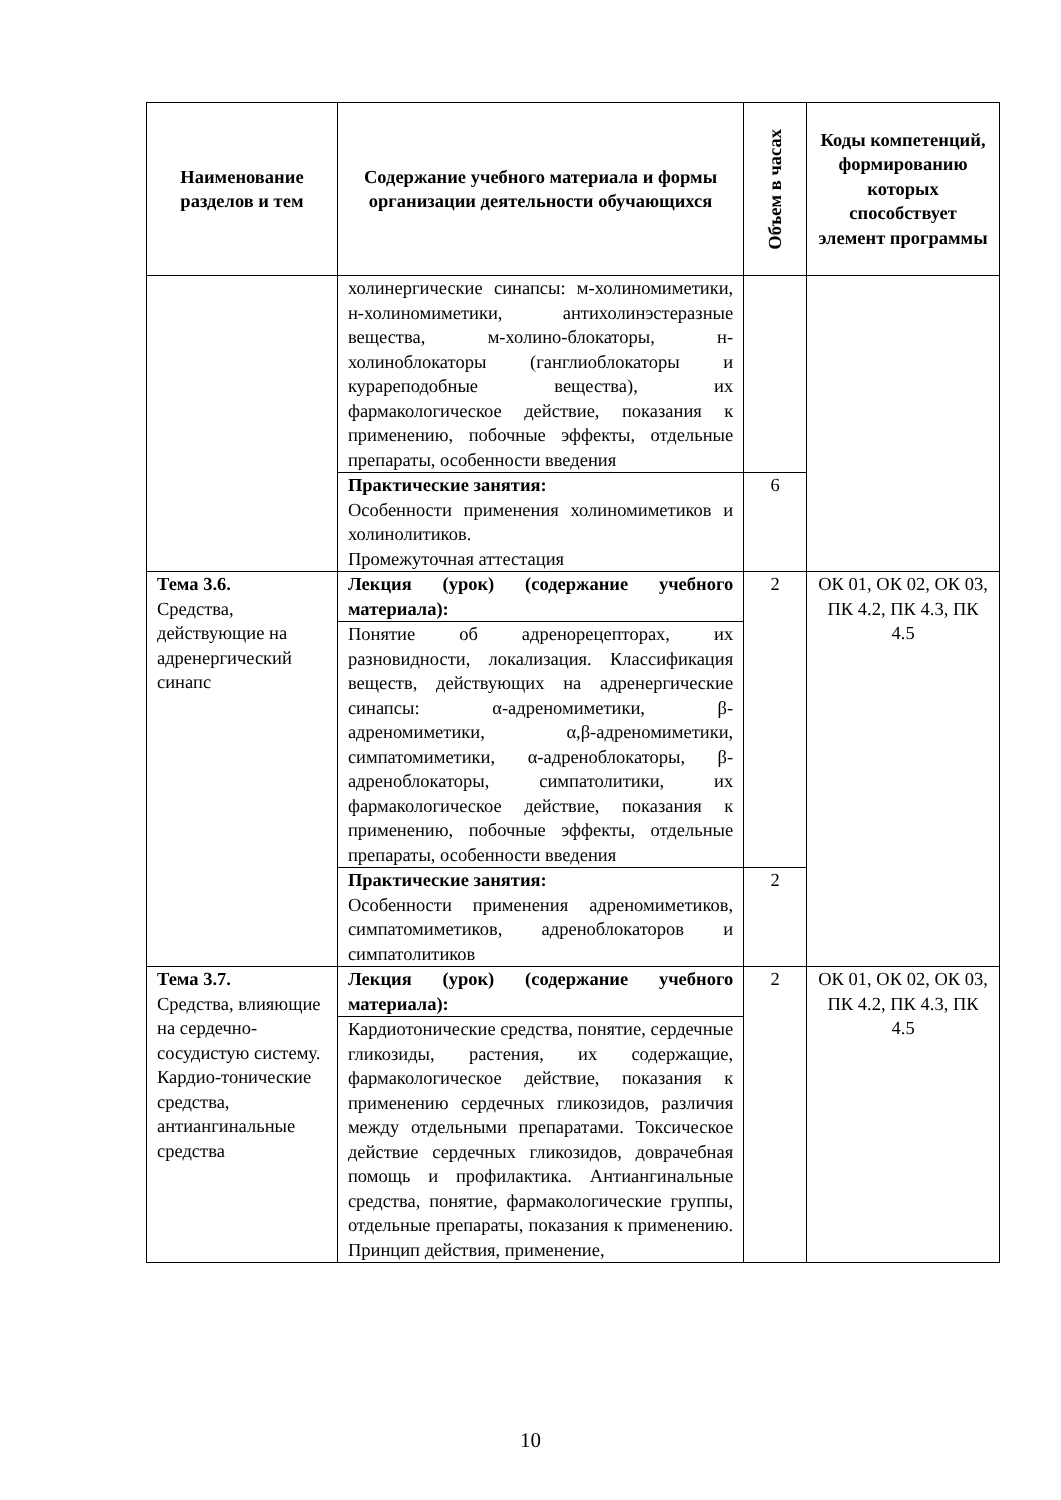| Наименование разделов и тем | Содержание учебного материала и формы организации деятельности обучающихся | Объем в часах | Коды компетенций, формированию которых способствует элемент программы |
| --- | --- | --- | --- |
| | холинергические синапсы: м-холиномиметики, н-холиномиметики, антихолинэстеразные вещества, м-холино-блокаторы, н-холиноблокаторы (ганглиоблокаторы и курареподобные вещества), их фармакологическое действие, показания к применению, побочные эффекты, отдельные препараты, особенности введения | | |
| | Практические занятия: Особенности применения холиномиметиков и холинолитиков. Промежуточная аттестация | 6 | |
| Тема 3.6. Средства, действующие на адренергический синапс | Лекция (урок) (содержание учебного материала): | 2 | ОК 01, ОК 02, ОК 03, ПК 4.2, ПК 4.3, ПК 4.5 |
| | Понятие об адренорецепторах, их разновидности, локализация. Классификация веществ, действующих на адренергические синапсы: α-адреномиметики, β-адреномиметики, α,β-адреномиметики, симпатомиметики, α-адреноблокаторы, β-адреноблокаторы, симпатолитики, их фармакологическое действие, показания к применению, побочные эффекты, отдельные препараты, особенности введения | | |
| | Практические занятия: Особенности применения адреномиметиков, симпатомиметиков, адреноблокаторов и симпатолитиков | 2 | |
| Тема 3.7. Средства, влияющие на сердечно-сосудистую систему. Кардио-тонические средства, антиангинальные средства | Лекция (урок) (содержание учебного материала): | 2 | ОК 01, ОК 02, ОК 03, ПК 4.2, ПК 4.3, ПК 4.5 |
| | Кардиотонические средства, понятие, сердечные гликозиды, растения, их содержащие, фармакологическое действие, показания к применению сердечных гликозидов, различия между отдельными препаратами. Токсическое действие сердечных гликозидов, доврачебная помощь и профилактика. Антиангинальные средства, понятие, фармакологические группы, отдельные препараты, показания к применению. Принцип действия, применение, | | |
10